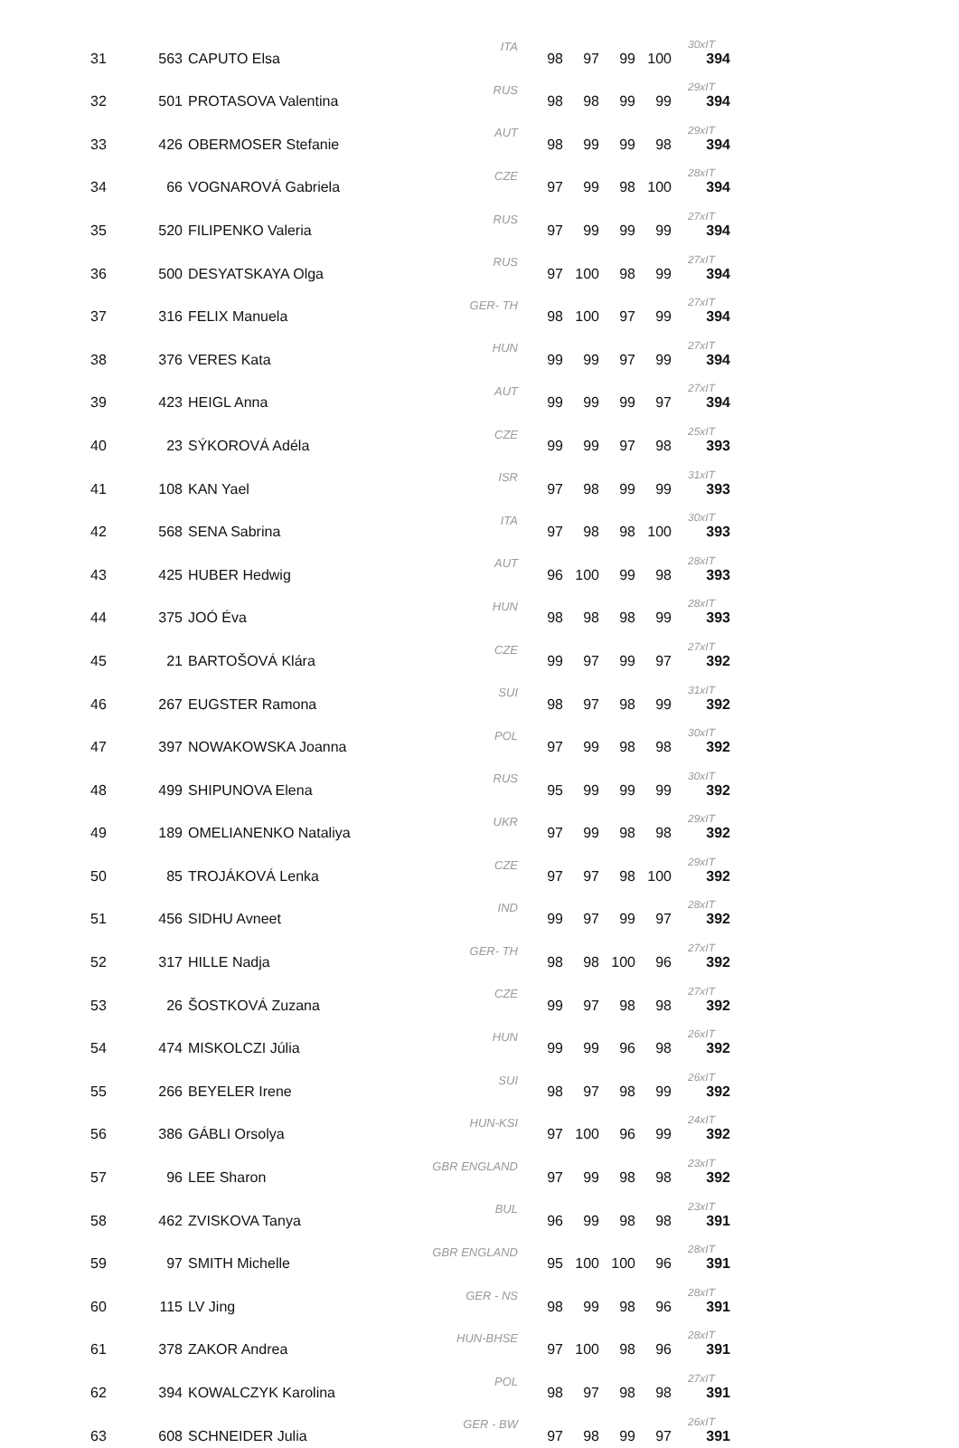| 31 | 563 | CAPUTO Elsa | ITA | 98 | 97 | 99 | 100 | 30xIT 394 |
| 32 | 501 | PROTASOVA Valentina | RUS | 98 | 98 | 99 | 99 | 29xIT 394 |
| 33 | 426 | OBERMOSER Stefanie | AUT | 98 | 99 | 99 | 98 | 29xIT 394 |
| 34 | 66 | VOGNAROVÁ Gabriela | CZE | 97 | 99 | 98 | 100 | 28xIT 394 |
| 35 | 520 | FILIPENKO Valeria | RUS | 97 | 99 | 99 | 99 | 27xIT 394 |
| 36 | 500 | DESYATSKAYA Olga | RUS | 97 | 100 | 98 | 99 | 27xIT 394 |
| 37 | 316 | FELIX Manuela | GER- TH | 98 | 100 | 97 | 99 | 27xIT 394 |
| 38 | 376 | VERES Kata | HUN | 99 | 99 | 97 | 99 | 27xIT 394 |
| 39 | 423 | HEIGL Anna | AUT | 99 | 99 | 99 | 97 | 27xIT 394 |
| 40 | 23 | SÝKOROVÁ Adéla | CZE | 99 | 99 | 97 | 98 | 25xIT 393 |
| 41 | 108 | KAN Yael | ISR | 97 | 98 | 99 | 99 | 31xIT 393 |
| 42 | 568 | SENA Sabrina | ITA | 97 | 98 | 98 | 100 | 30xIT 393 |
| 43 | 425 | HUBER Hedwig | AUT | 96 | 100 | 99 | 98 | 28xIT 393 |
| 44 | 375 | JOÓ Éva | HUN | 98 | 98 | 98 | 99 | 28xIT 393 |
| 45 | 21 | BARTOŠOVÁ Klára | CZE | 99 | 97 | 99 | 97 | 27xIT 392 |
| 46 | 267 | EUGSTER Ramona | SUI | 98 | 97 | 98 | 99 | 31xIT 392 |
| 47 | 397 | NOWAKOWSKA Joanna | POL | 97 | 99 | 98 | 98 | 30xIT 392 |
| 48 | 499 | SHIPUNOVA Elena | RUS | 95 | 99 | 99 | 99 | 30xIT 392 |
| 49 | 189 | OMELIANENKO Nataliya | UKR | 97 | 99 | 98 | 98 | 29xIT 392 |
| 50 | 85 | TROJÁKOVÁ Lenka | CZE | 97 | 97 | 98 | 100 | 29xIT 392 |
| 51 | 456 | SIDHU Avneet | IND | 99 | 97 | 99 | 97 | 28xIT 392 |
| 52 | 317 | HILLE Nadja | GER- TH | 98 | 98 | 100 | 96 | 27xIT 392 |
| 53 | 26 | ŠOSTKOVÁ Zuzana | CZE | 99 | 97 | 98 | 98 | 27xIT 392 |
| 54 | 474 | MISKOLCZI Júlia | HUN | 99 | 99 | 96 | 98 | 26xIT 392 |
| 55 | 266 | BEYELER Irene | SUI | 98 | 97 | 98 | 99 | 26xIT 392 |
| 56 | 386 | GÁBLI Orsolya | HUN-KSI | 97 | 100 | 96 | 99 | 24xIT 392 |
| 57 | 96 | LEE Sharon | GBR ENGLAND | 97 | 99 | 98 | 98 | 23xIT 392 |
| 58 | 462 | ZVISKOVA Tanya | BUL | 96 | 99 | 98 | 98 | 23xIT 391 |
| 59 | 97 | SMITH Michelle | GBR ENGLAND | 95 | 100 | 100 | 96 | 28xIT 391 |
| 60 | 115 | LV Jing | GER - NS | 98 | 99 | 98 | 96 | 28xIT 391 |
| 61 | 378 | ZAKOR Andrea | HUN-BHSE | 97 | 100 | 98 | 96 | 28xIT 391 |
| 62 | 394 | KOWALCZYK Karolina | POL | 98 | 97 | 98 | 98 | 27xIT 391 |
| 63 | 608 | SCHNEIDER Julia | GER - BW | 97 | 98 | 99 | 97 | 26xIT 391 |